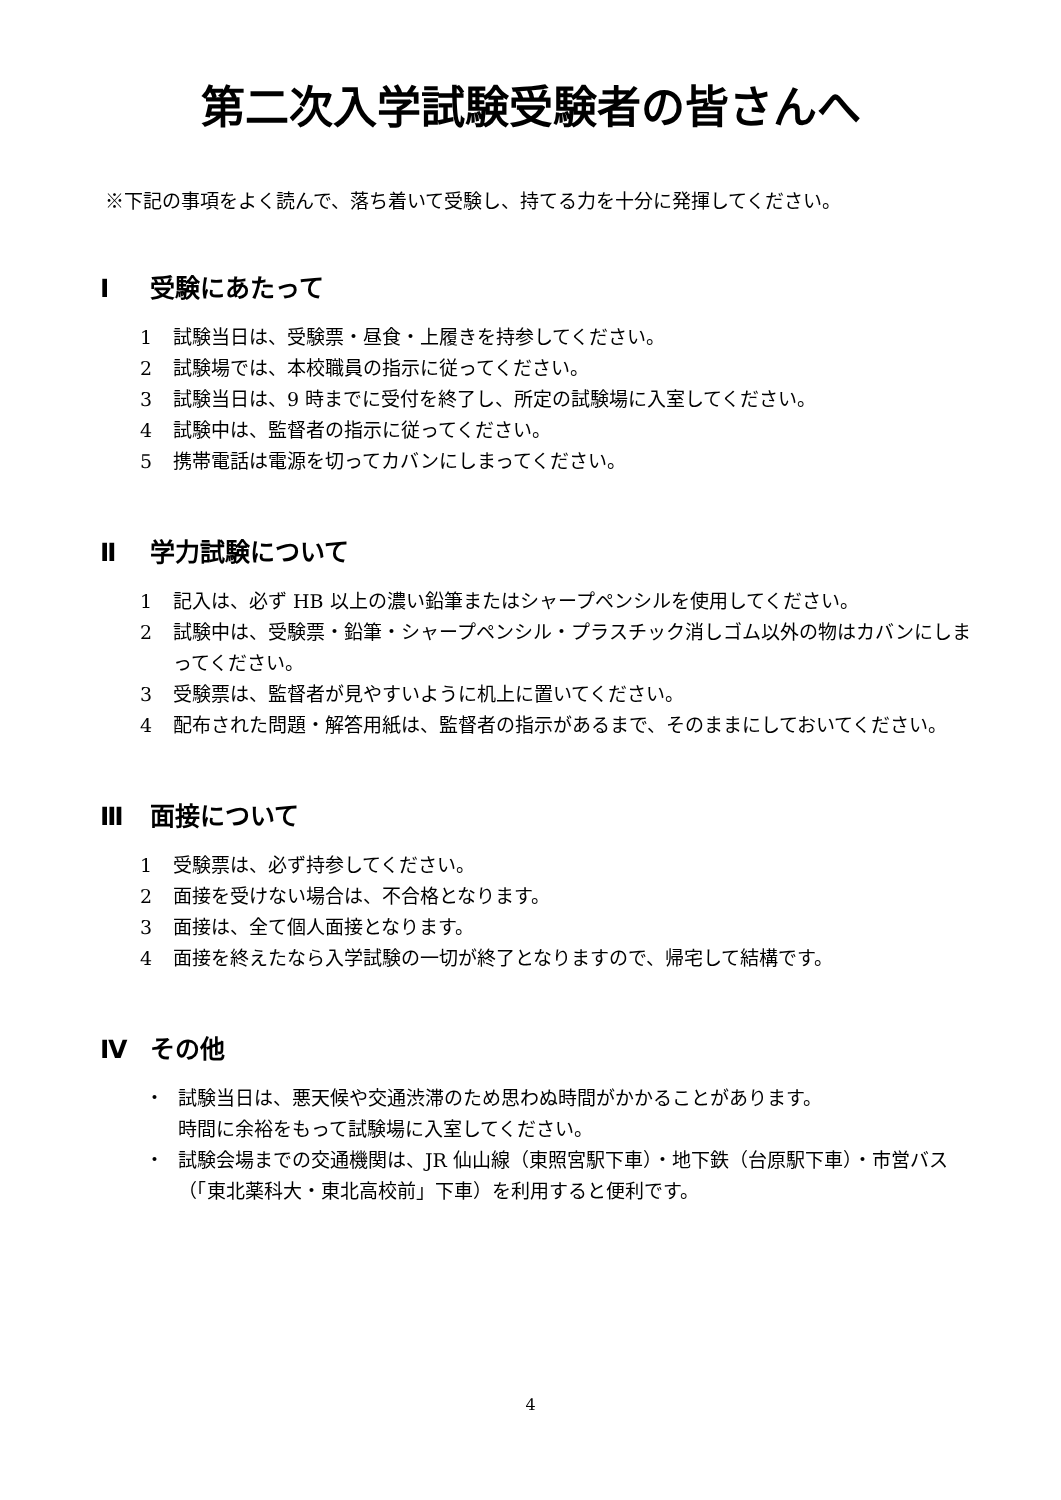第二次入学試験受験者の皆さんへ
※下記の事項をよく読んで、落ち着いて受験し、持てる力を十分に発揮してください。
Ⅰ 受験にあたって
1 試験当日は、受験票・昼食・上履きを持参してください。
2 試験場では、本校職員の指示に従ってください。
3 試験当日は、9 時までに受付を終了し、所定の試験場に入室してください。
4 試験中は、監督者の指示に従ってください。
5 携帯電話は電源を切ってカバンにしまってください。
Ⅱ 学力試験について
1 記入は、必ず HB 以上の濃い鉛筆またはシャープペンシルを使用してください。
2 試験中は、受験票・鉛筆・シャープペンシル・プラスチック消しゴム以外の物はカバンにしまってください。
3 受験票は、監督者が見やすいように机上に置いてください。
4 配布された問題・解答用紙は、監督者の指示があるまで、そのままにしておいてください。
Ⅲ 面接について
1 受験票は、必ず持参してください。
2 面接を受けない場合は、不合格となります。
3 面接は、全て個人面接となります。
4 面接を終えたなら入学試験の一切が終了となりますので、帰宅して結構です。
Ⅳ その他
・ 試験当日は、悪天候や交通渋滞のため思わぬ時間がかかることがあります。
時間に余裕をもって試験場に入室してください。
・ 試験会場までの交通機関は、JR 仙山線（東照宮駅下車）・地下鉄（台原駅下車）・市営バス（「東北薬科大・東北高校前」下車）を利用すると便利です。
4